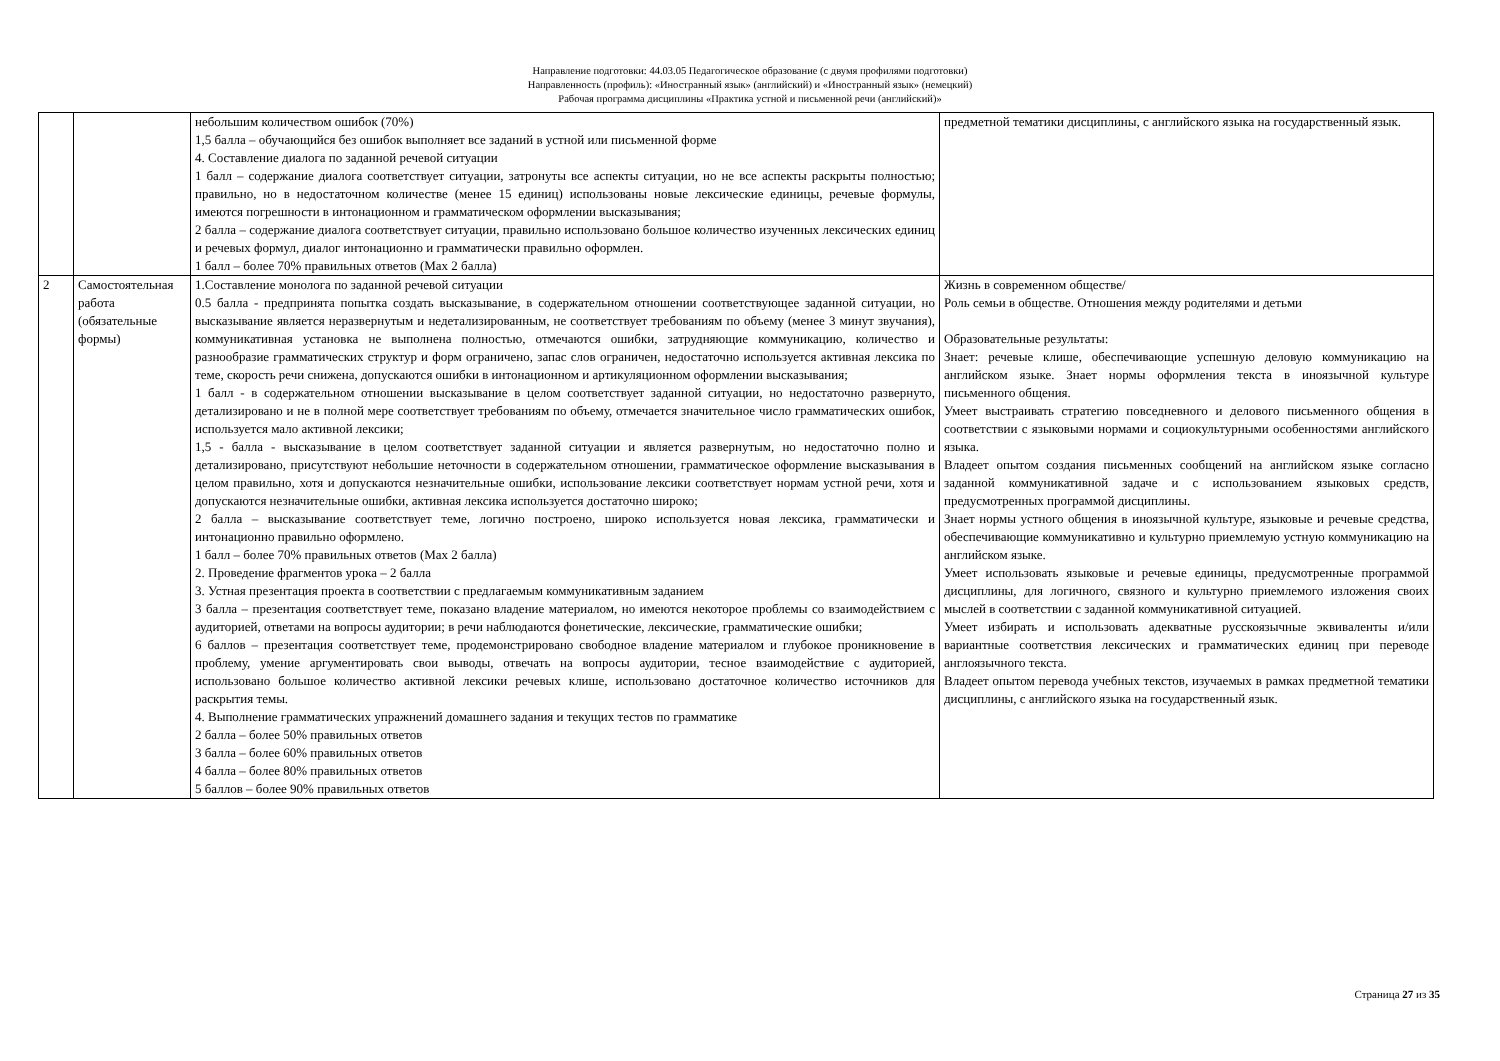Направление подготовки: 44.03.05 Педагогическое образование (с двумя профилями подготовки)
Направленность (профиль): «Иностранный язык» (английский) и «Иностранный язык» (немецкий)
Рабочая программа дисциплины «Практика устной и письменной речи (английский)»
| | | небольшим количеством ошибок (70%) 1,5 балла – обучающийся без ошибок выполняет все заданий в устной или письменной форме 4. Составление диалога по заданной речевой ситуации 1 балл – содержание диалога соответствует ситуации, затронуты все аспекты ситуации, но не все аспекты раскрыты полностью; правильно, но в недостаточном количестве (менее 15 единиц) использованы новые лексические единицы, речевые формулы, имеются погрешности в интонационном и грамматическом оформлении высказывания; 2 балла – содержание диалога соответствует ситуации, правильно использовано большое количество изученных лексических единиц и речевых формул, диалог интонационно и грамматически правильно оформлен. 1 балл – более 70% правильных ответов (Max 2 балла) | предметной тематики дисциплины, с английского языка на государственный язык. |
| 2 | Самостоятельная работа (обязательные формы) | 1.Составление монолога по заданной речевой ситуации 0.5 балла - предпринята попытка создать высказывание, в содержательном отношении соответствующее заданной ситуации, но высказывание является неразвернутым и недетализированным, не соответствует требованиям по объему (менее 3 минут звучания), коммуникативная установка не выполнена полностью, отмечаются ошибки, затрудняющие коммуникацию, количество и разнообразие грамматических структур и форм ограничено, запас слов ограничен, недостаточно используется активная лексика по теме, скорость речи снижена, допускаются ошибки в интонационном и артикуляционном оформлении высказывания; 1 балл - в содержательном отношении высказывание в целом соответствует заданной ситуации, но недостаточно развернуто, детализировано и не в полной мере соответствует требованиям по объему, отмечается значительное число грамматических ошибок, используется мало активной лексики; 1,5 - балла - высказывание в целом соответствует заданной ситуации и является развернутым, но недостаточно полно и детализировано, присутствуют небольшие неточности в содержательном отношении, грамматическое оформление высказывания в целом правильно, хотя и допускаются незначительные ошибки, использование лексики соответствует нормам устной речи, хотя и допускаются незначительные ошибки, активная лексика используется достаточно широко; 2 балла – высказывание соответствует теме, логично построено, широко используется новая лексика, грамматически и интонационно правильно оформлено. 1 балл – более 70% правильных ответов (Max 2 балла) 2. Проведение фрагментов урока – 2 балла 3. Устная презентация проекта в соответствии с предлагаемым коммуникативным заданием 3 балла – презентация соответствует теме, показано владение материалом, но имеются некоторое проблемы со взаимодействием с аудиторией, ответами на вопросы аудитории; в речи наблюдаются фонетические, лексические, грамматические ошибки; 6 баллов – презентация соответствует теме, продемонстрировано свободное владение материалом и глубокое проникновение в проблему, умение аргументировать свои выводы, отвечать на вопросы аудитории, тесное взаимодействие с аудиторией, использовано большое количество активной лексики речевых клише, использовано достаточное количество источников для раскрытия темы. 4. Выполнение грамматических упражнений домашнего задания и текущих тестов по грамматике 2 балла – более 50% правильных ответов 3 балла – более 60% правильных ответов 4 балла – более 80% правильных ответов 5 баллов – более 90% правильных ответов | Жизнь в современном обществе/ Роль семьи в обществе. Отношения между родителями и детьми Образовательные результаты: Знает: речевые клише, обеспечивающие успешную деловую коммуникацию на английском языке. Знает нормы оформления текста в иноязычной культуре письменного общения. Умеет выстраивать стратегию повседневного и делового письменного общения в соответствии с языковыми нормами и социокультурными особенностями английского языка. Владеет опытом создания письменных сообщений на английском языке согласно заданной коммуникативной задаче и с использованием языковых средств, предусмотренных программой дисциплины. Знает нормы устного общения в иноязычной культуре, языковые и речевые средства, обеспечивающие коммуникативно и культурно приемлемую устную коммуникацию на английском языке. Умеет использовать языковые и речевые единицы, предусмотренные программой дисциплины, для логичного, связного и культурно приемлемого изложения своих мыслей в соответствии с заданной коммуникативной ситуацией. Умеет избирать и использовать адекватные русскоязычные эквиваленты и/или вариантные соответствия лексических и грамматических единиц при переводе англоязычного текста. Владеет опытом перевода учебных текстов, изучаемых в рамках предметной тематики дисциплины, с английского языка на государственный язык. |
Страница 27 из 35